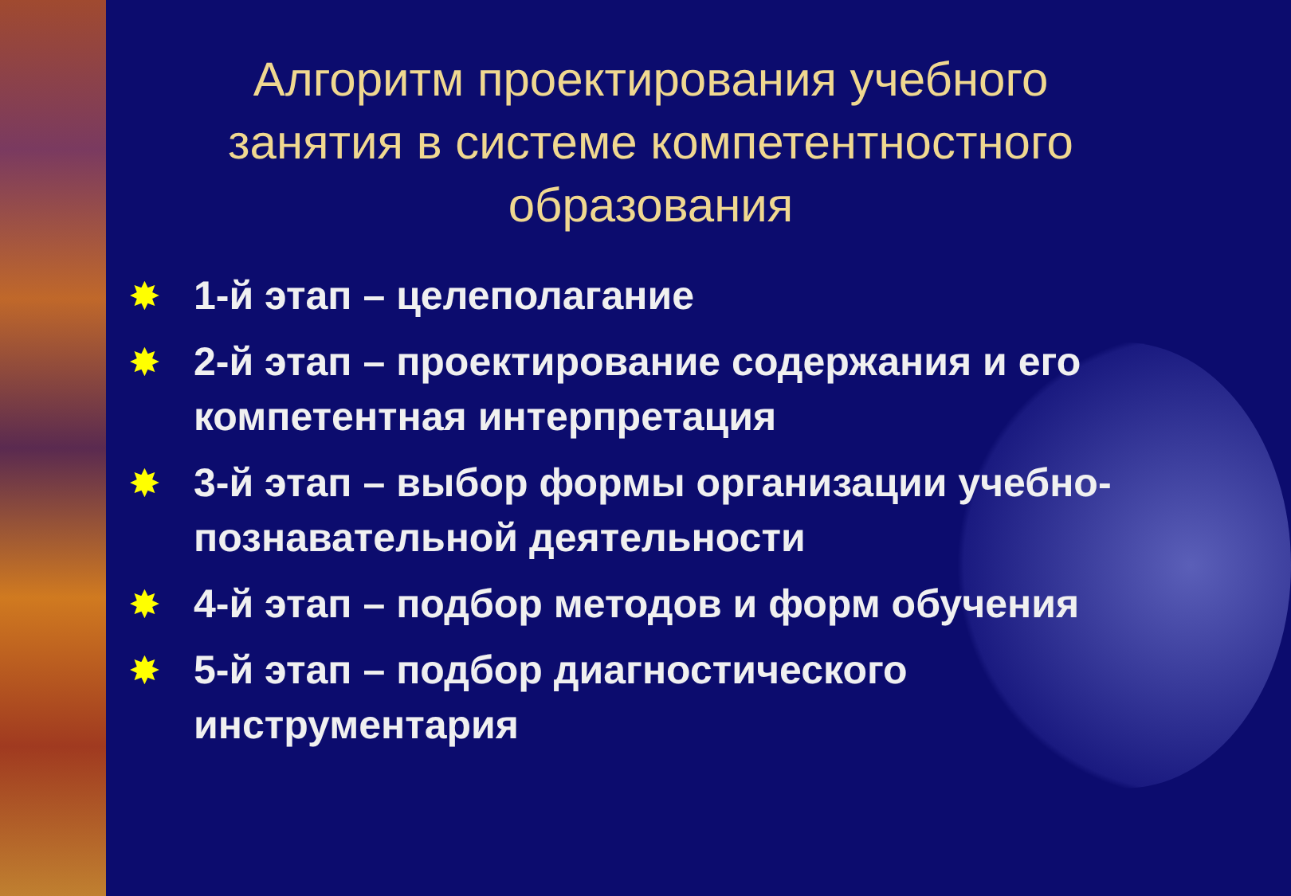Алгоритм проектирования учебного занятия в системе компетентностного образования
✸ 1-й этап – целеполагание
✸ 2-й этап – проектирование содержания и его компетентная интерпретация
✸ 3-й этап – выбор формы организации учебно-познавательной деятельности
✸ 4-й этап – подбор методов и форм обучения
✸ 5-й этап – подбор диагностического инструментария